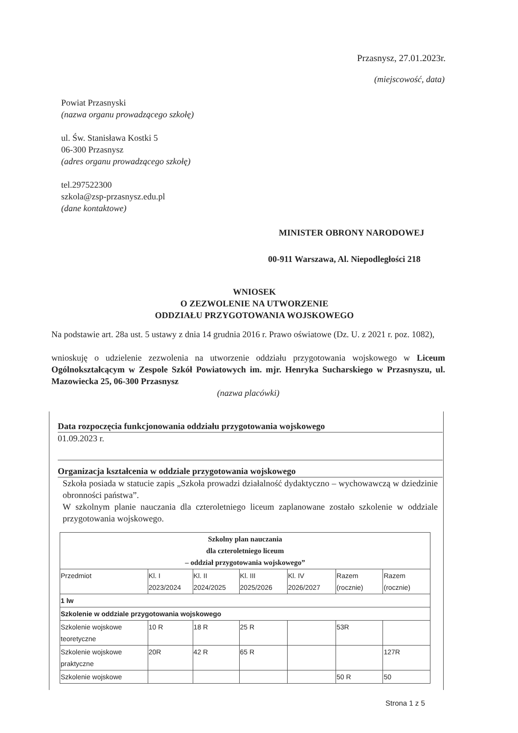Przasnysz, 27.01.2023r.
(miejscowość, data)
Powiat Przasnyski
(nazwa organu prowadzącego szkołę)
ul. Św. Stanisława Kostki 5
06-300 Przasnysz
(adres organu prowadzącego szkołę)
tel.297522300
szkola@zsp-przasnysz.edu.pl
(dane kontaktowe)
MINISTER OBRONY NARODOWEJ
00-911 Warszawa, Al. Niepodległości 218
WNIOSEK
O ZEZWOLENIE NA UTWORZENIE
ODDZIAŁU PRZYGOTOWANIA WOJSKOWEGO
Na podstawie art. 28a ust. 5 ustawy z dnia 14 grudnia 2016 r. Prawo oświatowe (Dz. U. z 2021 r. poz. 1082),
wnioskuję o udzielenie zezwolenia na utworzenie oddziału przygotowania wojskowego w Liceum Ogólnokształcącym w Zespole Szkół Powiatowych im. mjr. Henryka Sucharskiego w Przasnyszu, ul. Mazowiecka 25, 06-300 Przasnysz
(nazwa placówki)
Data rozpoczęcia funkcjonowania oddziału przygotowania wojskowego
01.09.2023 r.
Organizacja kształcenia w oddziale przygotowania wojskowego
Szkoła posiada w statucie zapis „Szkoła prowadzi działalność dydaktyczno – wychowawczą w dziedzinie obronności państwa”.
W szkolnym planie nauczania dla czteroletniego liceum zaplanowane zostało szkolenie w oddziale przygotowania wojskowego.
| Szkolny plan nauczania dla czteroletniego liceum – oddział przygotowania wojskowego” | | | | | | |
| --- | --- | --- | --- | --- | --- | --- |
| Przedmiot | Kl. I 2023/2024 | Kl. II 2024/2025 | Kl. III 2025/2026 | Kl. IV 2026/2027 | Razem (rocznie) | Razem (rocznie) |
| 1 lw | | | | | | |
| Szkolenie w oddziale przygotowania wojskowego | | | | | | |
| Szkolenie wojskowe teoretyczne | 10 R | 18 R | 25 R | | 53R | |
| Szkolenie wojskowe praktyczne | 20R | 42 R | 65 R | | | 127R |
| Szkolenie wojskowe | | | | | 50 R | 50 |
Strona 1 z 5